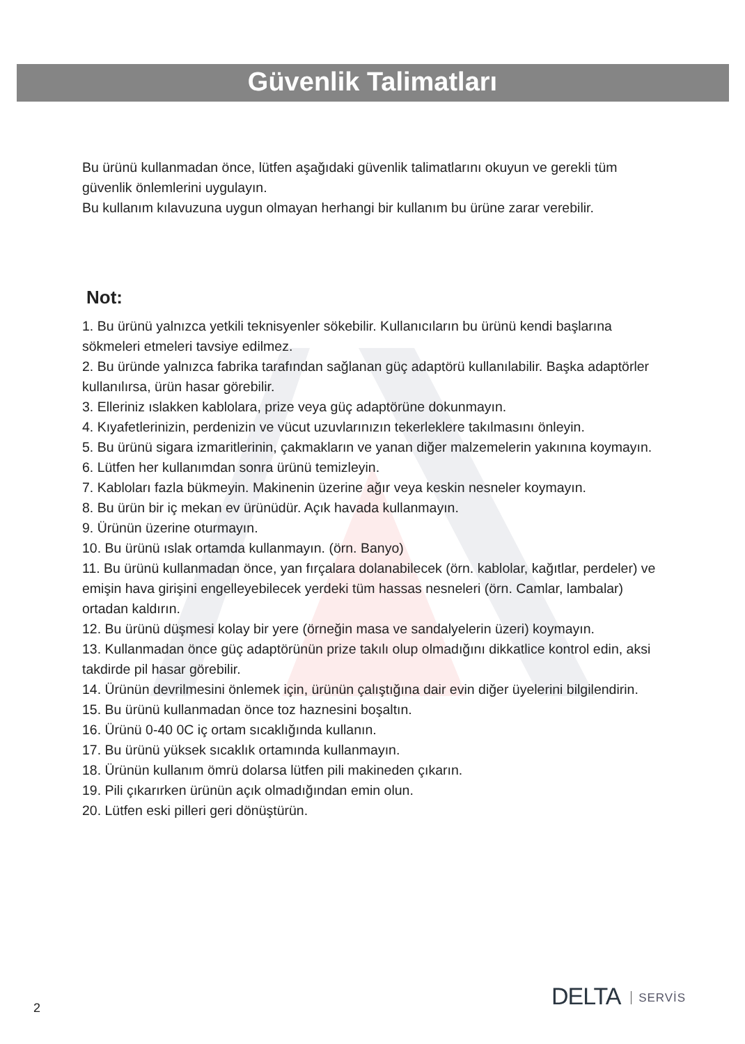Güvenlik Talimatları
Bu ürünü kullanmadan önce, lütfen aşağıdaki güvenlik talimatlarını okuyun ve gerekli tüm güvenlik önlemlerini uygulayın.
Bu kullanım kılavuzuna uygun olmayan herhangi bir kullanım bu ürüne zarar verebilir.
Not:
1. Bu ürünü yalnızca yetkili teknisyenler sökebilir. Kullanıcıların bu ürünü kendi başlarına sökmeleri etmeleri tavsiye edilmez.
2. Bu üründe yalnızca fabrika tarafından sağlanan güç adaptörü kullanılabilir. Başka adaptörler kullanılırsa, ürün hasar görebilir.
3. Elleriniz ıslakken kablolara, prize veya güç adaptörüne dokunmayın.
4. Kıyafetlerinizin, perdenizin ve vücut uzuvlarınızın tekerleklere takılmasını önleyin.
5. Bu ürünü sigara izmaritlerinin, çakmakların ve yanan diğer malzemelerin yakınına koymayın.
6. Lütfen her kullanımdan sonra ürünü temizleyin.
7. Kabloları fazla bükmeyin. Makinenin üzerine ağır veya keskin nesneler koymayın.
8. Bu ürün bir iç mekan ev ürünüdür. Açık havada kullanmayın.
9. Ürünün üzerine oturmayın.
10. Bu ürünü ıslak ortamda kullanmayın. (örn. Banyo)
11. Bu ürünü kullanmadan önce, yan fırçalara dolanabilecek (örn. kablolar, kağıtlar, perdeler) ve emişin hava girişini engelleyebilecek yerdeki tüm hassas nesneleri (örn. Camlar, lambalar) ortadan kaldırın.
12. Bu ürünü düşmesi kolay bir yere (örneğin masa ve sandalyelerin üzeri) koymayın.
13. Kullanmadan önce güç adaptörünün prize takılı olup olmadığını dikkatlice kontrol edin, aksi takdirde pil hasar görebilir.
14. Ürünün devrilmesini önlemek için, ürünün çalıştığına dair evin diğer üyelerini bilgilendirin.
15. Bu ürünü kullanmadan önce toz haznesini boşaltın.
16. Ürünü 0-40 0C iç ortam sıcaklığında kullanın.
17. Bu ürünü yüksek sıcaklık ortamında kullanmayın.
18. Ürünün kullanım ömrü dolarsa lütfen pili makineden çıkarın.
19. Pili çıkarırken ürünün açık olmadığından emin olun.
20. Lütfen eski pilleri geri dönüştürün.
2 DELTA SERVİS